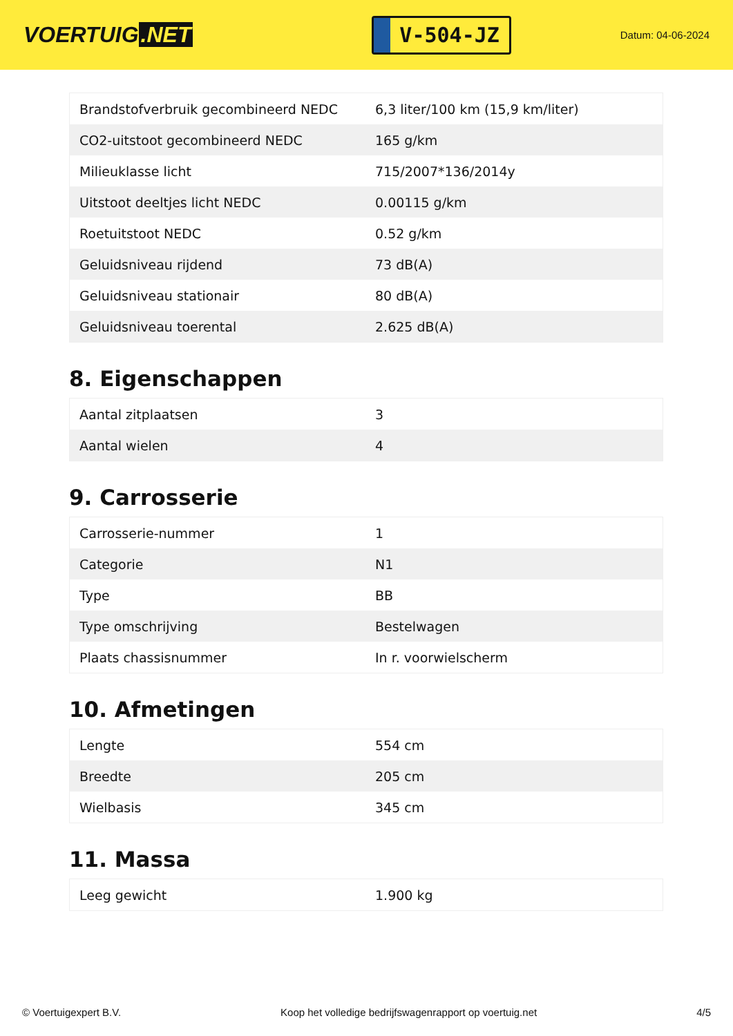VOERTUIG.NET
V-504-JZ
Datum: 04-06-2024
| Brandstofverbruik gecombineerd NEDC | 6,3 liter/100 km (15,9 km/liter) |
| CO2-uitstoot gecombineerd NEDC | 165 g/km |
| Milieuklasse licht | 715/2007*136/2014y |
| Uitstoot deeltjes licht NEDC | 0.00115 g/km |
| Roetuitstoot NEDC | 0.52 g/km |
| Geluidsniveau rijdend | 73 dB(A) |
| Geluidsniveau stationair | 80 dB(A) |
| Geluidsniveau toerental | 2.625 dB(A) |
8. Eigenschappen
| Aantal zitplaatsen | 3 |
| Aantal wielen | 4 |
9. Carrosserie
| Carrosserie-nummer | 1 |
| Categorie | N1 |
| Type | BB |
| Type omschrijving | Bestelwagen |
| Plaats chassisnummer | In r. voorwielscherm |
10. Afmetingen
| Lengte | 554 cm |
| Breedte | 205 cm |
| Wielbasis | 345 cm |
11. Massa
| Leeg gewicht | 1.900 kg |
© Voertuigexpert B.V. Koop het volledige bedrijfswagenrapport op voertuig.net 4/5